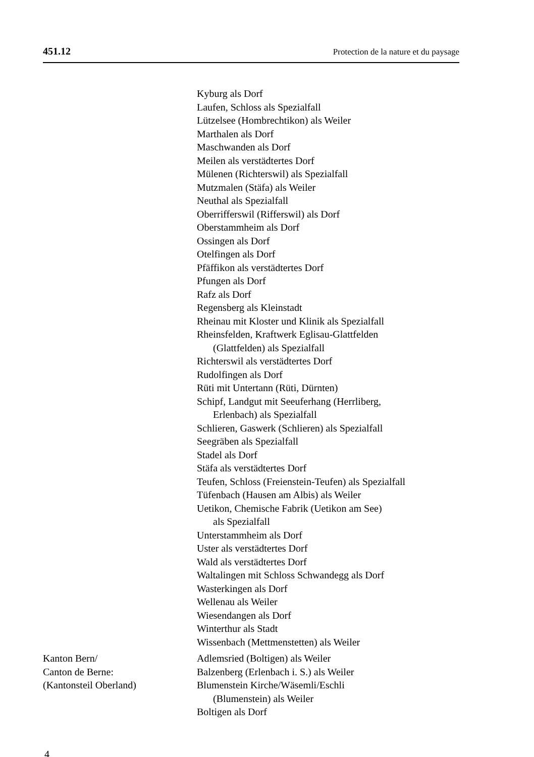451.12 Protection de la nature et du paysage
Kyburg als Dorf
Laufen, Schloss als Spezialfall
Lützelsee (Hombrechtikon) als Weiler
Marthalen als Dorf
Maschwanden als Dorf
Meilen als verstädtertes Dorf
Mülenen (Richterswil) als Spezialfall
Mutzmalen (Stäfa) als Weiler
Neuthal als Spezialfall
Oberrifferswil (Rifferswil) als Dorf
Oberstammheim als Dorf
Ossingen als Dorf
Otelfingen als Dorf
Pfäffikon als verstädtertes Dorf
Pfungen als Dorf
Rafz als Dorf
Regensberg als Kleinstadt
Rheinau mit Kloster und Klinik als Spezialfall
Rheinsfelden, Kraftwerk Eglisau-Glattfelden
(Glattfelden) als Spezialfall
Richterswil als verstädtertes Dorf
Rudolfingen als Dorf
Rüti mit Untertann (Rüti, Dürnten)
Schipf, Landgut mit Seeuferhang (Herrliberg,
Erlenbach) als Spezialfall
Schlieren, Gaswerk (Schlieren) als Spezialfall
Seegräben als Spezialfall
Stadel als Dorf
Stäfa als verstädtertes Dorf
Teufen, Schloss (Freienstein-Teufen) als Spezialfall
Tüfenbach (Hausen am Albis) als Weiler
Uetikon, Chemische Fabrik (Uetikon am See)
als Spezialfall
Unterstammheim als Dorf
Uster als verstädtertes Dorf
Wald als verstädtertes Dorf
Waltalingen mit Schloss Schwandegg als Dorf
Wasterkingen als Dorf
Wellenau als Weiler
Wiesendangen als Dorf
Winterthur als Stadt
Wissenbach (Mettmenstetten) als Weiler
Kanton Bern/
Canton de Berne:
(Kantonsteil Oberland)
Adlemsried (Boltigen) als Weiler
Balzenberg (Erlenbach i. S.) als Weiler
Blumenstein Kirche/Wäsemli/Eschli
(Blumenstein) als Weiler
Boltigen als Dorf
4